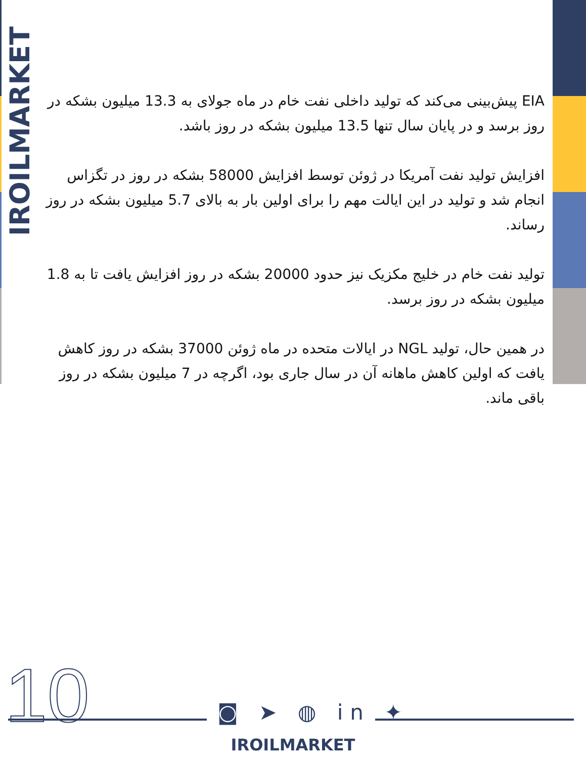IROILMARKET
EIA پیش‌بینی می‌کند که تولید داخلی نفت خام در ماه جولای به 13.3 میلیون بشکه در روز برسد و در پایان سال تنها 13.5 میلیون بشکه در روز باشد.
افزایش تولید نفت آمریکا در ژوئن توسط افزایش 58000 بشکه در روز در تگزاس انجام شد و تولید در این ایالت مهم را برای اولین بار به بالای 5.7 میلیون بشکه در روز رساند.
تولید نفت خام در خلیج مکزیک نیز حدود 20000 بشکه در روز افزایش یافت تا به 1.8 میلیون بشکه در روز برسد.
در همین حال، تولید NGL در ایالات متحده در ماه ژوئن 37000 بشکه در روز کاهش یافت که اولین کاهش ماهانه آن در سال جاری بود، اگرچه در 7 میلیون بشکه در روز باقی ماند.
10 ◙ ➤ ◍ in ✦
IROILMARKET